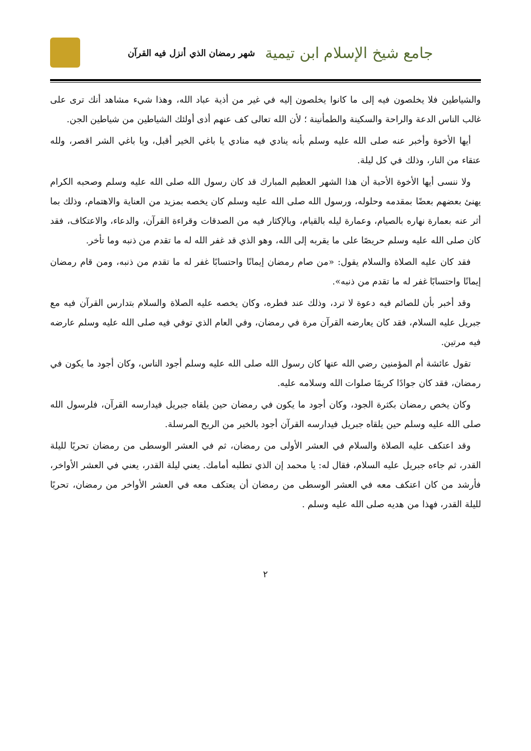جامع شيخ الإسلام ابن تيمية
شهر رمضان الذي أنزل فيه القرآن
والشياطين فلا يخلصون فيه إلى ما كانوا يخلصون إليه في غير من أذية عباد الله، وهذا شيء مشاهد أنك ترى على غالب الناس الدعة والراحة والسكينة والطمأنينة ؛ لأن الله تعالى كف عنهم أذى أولئك الشياطين من شياطين الجن.
أيها الأخوة وأخبر عنه صلى الله عليه وسلم بأنه ينادي فيه منادي يا باغي الخير أقبل، ويا باغي الشر اقصر، ولله عتقاء من النار، وذلك في كل ليلة.
ولا ننسى أيها الأخوة الأحبة أن هذا الشهر العظيم المبارك قد كان رسول الله صلى الله عليه وسلم وصحبه الكرام يهنئ بعضهم بعضًا بمقدمه وحلوله، ورسول الله صلى الله عليه وسلم كان يخصه بمزيد من العناية والاهتمام، وذلك بما أثر عنه بعمارة نهاره بالصيام، وعمارة ليله بالقيام، وبالإكثار فيه من الصدقات وقراءة القرآن، والدعاء، والاعتكاف، فقد كان صلى الله عليه وسلم حريصًا على ما يقربه إلى الله، وهو الذي قد غفر الله له ما تقدم من ذنبه وما تأخر.
فقد كان عليه الصلاة والسلام يقول: «من صام رمضان إيمانًا واحتسابًا غفر له ما تقدم من ذنبه، ومن قام رمضان إيمانًا واحتسابًا غفر له ما تقدم من ذنبه».
وقد أخبر بأن للصائم فيه دعوة لا ترد، وذلك عند فطره، وكان يخصه عليه الصلاة والسلام بتدارس القرآن فيه مع جبريل عليه السلام، فقد كان يعارضه القرآن مرة في رمضان، وفي العام الذي توفي فيه صلى الله عليه وسلم عارضه فيه مرتين.
تقول عائشة أم المؤمنين رضي الله عنها كان رسول الله صلى الله عليه وسلم أجود الناس، وكان أجود ما يكون في رمضان، فقد كان جوادًا كريمًا صلوات الله وسلامه عليه.
وكان يخص رمضان بكثرة الجود، وكان أجود ما يكون في رمضان حين يلقاه جبريل فيدارسه القرآن، فلرسول الله صلى الله عليه وسلم حين يلقاه جبريل فيدارسه القرآن أجود بالخير من الريح المرسلة.
وقد اعتكف عليه الصلاة والسلام في العشر الأولى من رمضان، ثم في العشر الوسطى من رمضان تحريًا لليلة القدر، ثم جاءه جبريل عليه السلام، فقال له: يا محمد إن الذي تطلبه أمامك. يعني ليلة القدر، يعني في العشر الأواخر، فأرشد من كان اعتكف معه في العشر الوسطى من رمضان أن يعتكف معه في العشر الأواخر من رمضان، تحريًا لليلة القدر، فهذا من هديه صلى الله عليه وسلم .
٢